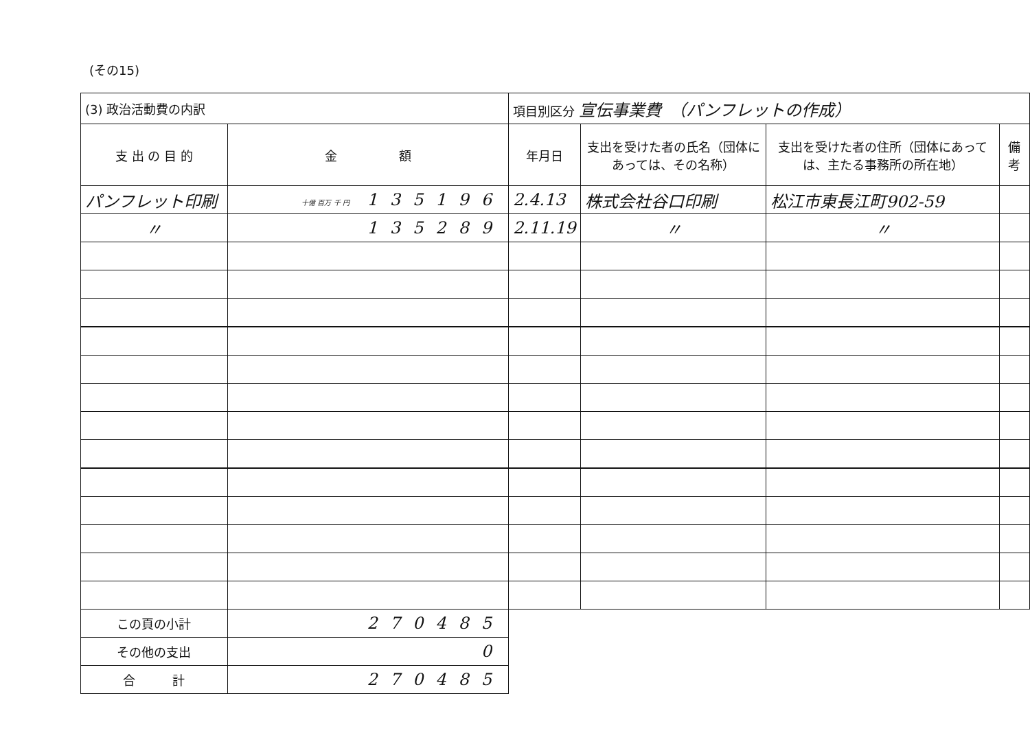(その15)
| (3) 政治活動費の内訳 | | 項目別区分 宣伝事業費 （パンフレットの作成） | | | |
| 支 出 の 目 的 | 金 額 | 年月日 | 支出を受けた者の氏名（団体にあっては、その名称） | 支出を受けた者の住所（団体にあっては、主たる事務所の所在地） | 備 考 |
| パンフレット印刷 | 十億 百万 千 円 135196 | 2.4.13 | 株式会社谷口印刷 | 松江市東長江町902-59 | |
| 〃 | 135289 | 2.11.19 | 〃 | 〃 | |
| この頁の小計 | 270485 | | | | |
| その他の支出 | 0 | | | | |
| 合 計 | 270485 | | | | |